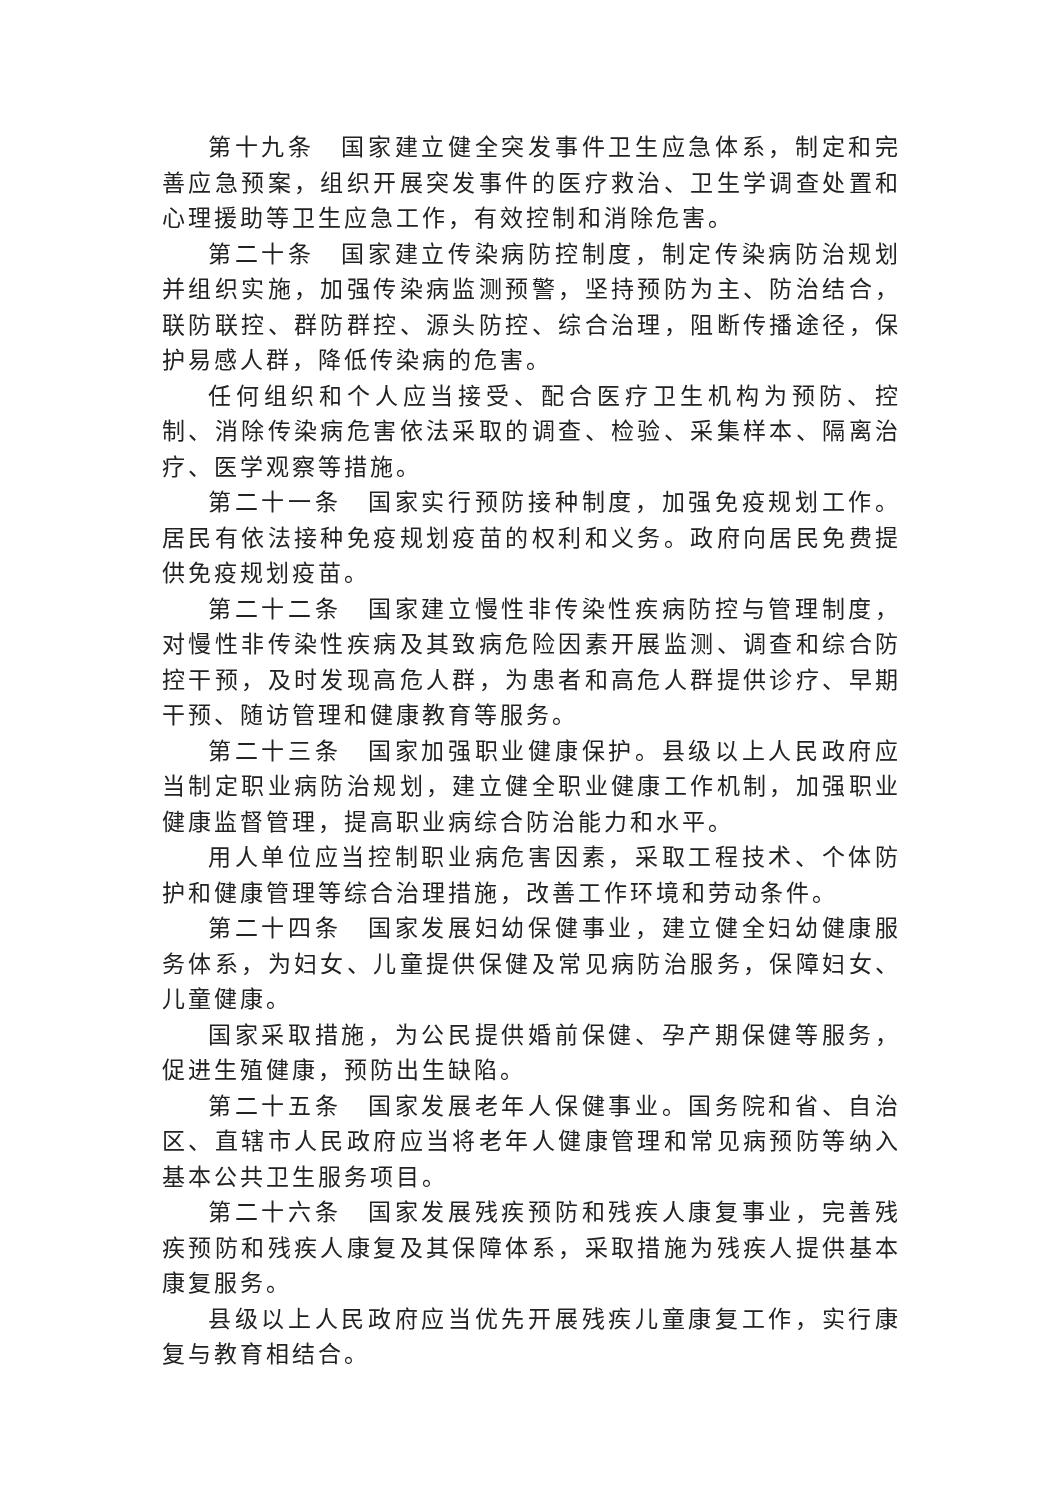第十九条　国家建立健全突发事件卫生应急体系，制定和完善应急预案，组织开展突发事件的医疗救治、卫生学调查处置和心理援助等卫生应急工作，有效控制和消除危害。
第二十条　国家建立传染病防控制度，制定传染病防治规划并组织实施，加强传染病监测预警，坚持预防为主、防治结合，联防联控、群防群控、源头防控、综合治理，阻断传播途径，保护易感人群，降低传染病的危害。
任何组织和个人应当接受、配合医疗卫生机构为预防、控制、消除传染病危害依法采取的调查、检验、采集样本、隔离治疗、医学观察等措施。
第二十一条　国家实行预防接种制度，加强免疫规划工作。居民有依法接种免疫规划疫苗的权利和义务。政府向居民免费提供免疫规划疫苗。
第二十二条　国家建立慢性非传染性疾病防控与管理制度，对慢性非传染性疾病及其致病危险因素开展监测、调查和综合防控干预，及时发现高危人群，为患者和高危人群提供诊疗、早期干预、随访管理和健康教育等服务。
第二十三条　国家加强职业健康保护。县级以上人民政府应当制定职业病防治规划，建立健全职业健康工作机制，加强职业健康监督管理，提高职业病综合防治能力和水平。
用人单位应当控制职业病危害因素，采取工程技术、个体防护和健康管理等综合治理措施，改善工作环境和劳动条件。
第二十四条　国家发展妇幼保健事业，建立健全妇幼健康服务体系，为妇女、儿童提供保健及常见病防治服务，保障妇女、儿童健康。
国家采取措施，为公民提供婚前保健、孕产期保健等服务，促进生殖健康，预防出生缺陷。
第二十五条　国家发展老年人保健事业。国务院和省、自治区、直辖市人民政府应当将老年人健康管理和常见病预防等纳入基本公共卫生服务项目。
第二十六条　国家发展残疾预防和残疾人康复事业，完善残疾预防和残疾人康复及其保障体系，采取措施为残疾人提供基本康复服务。
县级以上人民政府应当优先开展残疾儿童康复工作，实行康复与教育相结合。